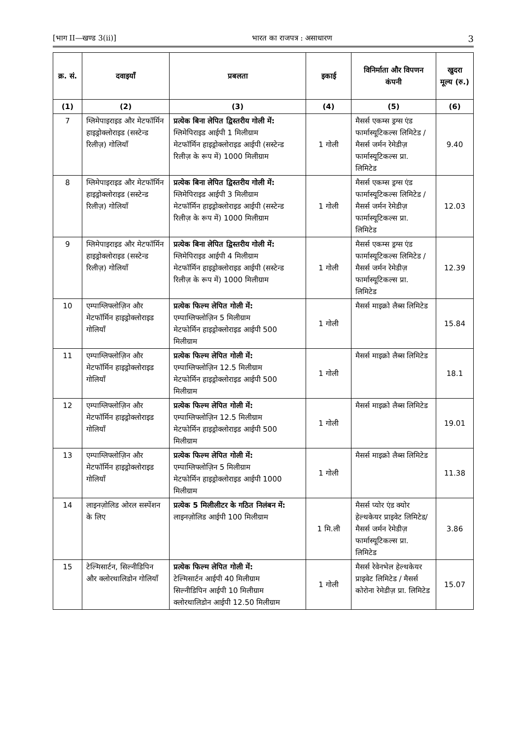[भाग II—खण्ड 3(ii)] भारत का राजपत्र : असाधारण 3
| क्र. सं. | दवाइयाँ | प्रबलता | इकाई | विनिर्माता और विपणन कंपनी | खुदरा मूल्य (रु.) |
| --- | --- | --- | --- | --- | --- |
| (1) | (2) | (3) | (4) | (5) | (6) |
| 7 | ग्लिमेपाइराइड और मेटफॉर्मिन हाइड्रोक्लोराइड (सस्टेन्ड रिलीज़) गोलियाँ | प्रत्येक बिना लेपित द्विस्तरीय गोली में: ग्लिमेपिराइड आईपी 1 मिलीग्राम मेटफॉर्मिन हाइड्रोक्लोराइड आईपी (सस्टेन्ड रिलीज़ के रूप में) 1000 मिलीग्राम | 1 गोली | मैसर्स एकम्स ड्रग्स एंड फार्मास्यूटिकल्स लिमिटेड / मैसर्स जर्मन रेमेडीज़ फार्मास्यूटिकल्स प्रा. लिमिटेड | 9.40 |
| 8 | ग्लिमेपाइराइड और मेटफॉर्मिन हाइड्रोक्लोराइड (सस्टेन्ड रिलीज़) गोलियाँ | प्रत्येक बिना लेपित द्विस्तरीय गोली में: ग्लिमेपिराइड आईपी 3 मिलीग्राम मेटफॉर्मिन हाइड्रोक्लोराइड आईपी (सस्टेन्ड रिलीज़ के रूप में) 1000 मिलीग्राम | 1 गोली | मैसर्स एकम्स ड्रग्स एंड फार्मास्यूटिकल्स लिमिटेड / मैसर्स जर्मन रेमेडीज़ फार्मास्यूटिकल्स प्रा. लिमिटेड | 12.03 |
| 9 | ग्लिमेपाइराइड और मेटफॉर्मिन हाइड्रोक्लोराइड (सस्टेन्ड रिलीज़) गोलियाँ | प्रत्येक बिना लेपित द्विस्तरीय गोली में: ग्लिमेपिराइड आईपी 4 मिलीग्राम मेटफॉर्मिन हाइड्रोक्लोराइड आईपी (सस्टेन्ड रिलीज़ के रूप में) 1000 मिलीग्राम | 1 गोली | मैसर्स एकम्स ड्रग्स एंड फार्मास्यूटिकल्स लिमिटेड / मैसर्स जर्मन रेमेडीज़ फार्मास्यूटिकल्स प्रा. लिमिटेड | 12.39 |
| 10 | एम्पाग्लिफ्लोज़िन और मेटफॉर्मिन हाइड्रोक्लोराइड गोलियाँ | प्रत्येक फिल्म लेपित गोली में: एम्पाग्लिफ्लोज़िन 5 मिलीग्राम मेटफोर्मिन हाइड्रोक्लोराइड आईपी 500 मिलीग्राम | 1 गोली | मैसर्स माइक्रो लैब्स लिमिटेड | 15.84 |
| 11 | एम्पाग्लिफ्लोज़िन और मेटफॉर्मिन हाइड्रोक्लोराइड गोलियाँ | प्रत्येक फिल्म लेपित गोली में: एम्पाग्लिफ्लोज़िन 12.5 मिलीग्राम मेटफोर्मिन हाइड्रोक्लोराइड आईपी 500 मिलीग्राम | 1 गोली | मैसर्स माइक्रो लैब्स लिमिटेड | 18.1 |
| 12 | एम्पाग्लिफ्लोज़िन और मेटफॉर्मिन हाइड्रोक्लोराइड गोलियाँ | प्रत्येक फिल्म लेपित गोली में: एम्पाग्लिफ्लोज़िन 12.5 मिलीग्राम मेटफोर्मिन हाइड्रोक्लोराइड आईपी 500 मिलीग्राम | 1 गोली | मैसर्स माइक्रो लैब्स लिमिटेड | 19.01 |
| 13 | एम्पाग्लिफ्लोज़िन और मेटफॉर्मिन हाइड्रोक्लोराइड गोलियाँ | प्रत्येक फिल्म लेपित गोली में: एम्पाग्लिफ्लोज़िन 5 मिलीग्राम मेटफोर्मिन हाइड्रोक्लोराइड आईपी 1000 मिलीग्राम | 1 गोली | मैसर्स माइक्रो लैब्स लिमिटेड | 11.38 |
| 14 | लाइनज़ोलिड ओरल सस्पेंशन के लिए | प्रत्येक 5 मिलीलीटर के गठित निलंबन में: लाइनज़ोलिड आईपी 100 मिलीग्राम | 1 मि.ली | मैसर्स प्योर एंड क्योर हेल्थकेयर प्राइवेट लिमिटेड/ मैसर्स जर्मन रेमेडीज़ फार्मास्यूटिकल्स प्रा. लिमिटेड | 3.86 |
| 15 | टेल्मिसार्टन, सिल्नीडिपिन और क्लोरथालिडोन गोलियाँ | प्रत्येक फिल्म लेपित गोली में: टेल्मिसार्टन आईपी 40 मिलीग्राम सिल्नीडिपिन आईपी 10 मिलीग्राम क्लोरथालिडोन आईपी 12.50 मिलीग्राम | 1 गोली | मैसर्स रेवेनभेल हेल्थकेयर प्राइवेट लिमिटेड / मैसर्स कोरोना रेमेडीज़ प्रा. लिमिटेड | 15.07 |